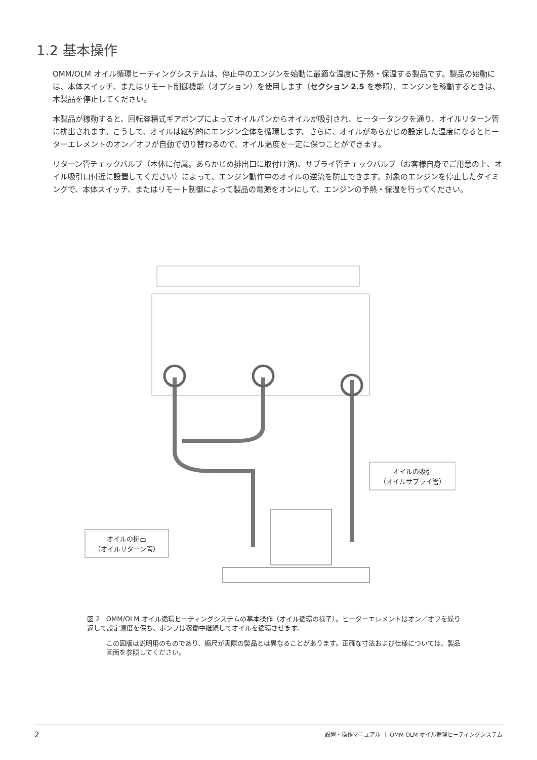1.2 基本操作
OMM/OLM オイル循環ヒーティングシステムは、停止中のエンジンを始動に最適な温度に予熱・保温する製品です。製品の始動には、本体スイッチ、またはリモート制御機能（オプション）を使用します（セクション 2.5 を参照）。エンジンを稼動するときは、本製品を停止してください。
本製品が稼動すると、回転容積式ギアポンプによってオイルパンからオイルが吸引され、ヒータータンクを通り、オイルリターン管に排出されます。こうして、オイルは継続的にエンジン全体を循環します。さらに、オイルがあらかじめ設定した温度になるとヒーターエレメントのオン／オフが自動で切り替わるので、オイル温度を一定に保つことができます。
リターン管チェックバルブ（本体に付属。あらかじめ排出口に取付け済)、サプライ管チェックバルブ（お客様自身でご用意の上、オイル吸引口付近に設置してください）によって、エンジン動作中のオイルの逆流を防止できます。対象のエンジンを停止したタイミングで、本体スイッチ、またはリモート制御によって製品の電源をオンにして、エンジンの予熱・保温を行ってください。
オイルの吸引
（オイルサプライ管）
オイルの排出
（オイルリターン管）
図 2 OMM/OLM オイル循環ヒーティングシステムの基本操作（オイル循環の様子）。ヒーターエレメントはオン／オフを繰り返して設定温度を保ち、ポンプは稼働中継続してオイルを循環させます。
この図版は説明用のものであり、縮尺が実際の製品とは異なることがあります。正確な寸法および仕様については、製品図面を参照してください。
2 設置・操作マニュアル ｜ OMM OLM オイル循環ヒーティングシステム